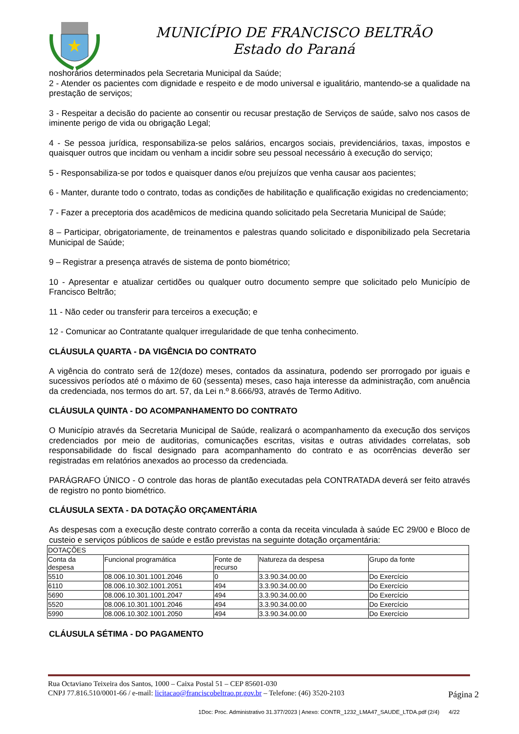MUNICÍPIO DE FRANCISCO BELTRÃO
Estado do Paraná
noshorários determinados pela Secretaria Municipal da Saúde;
2 - Atender os pacientes com dignidade e respeito e de modo universal e igualitário, mantendo-se a qualidade na prestação de serviços;
3 - Respeitar a decisão do paciente ao consentir ou recusar prestação de Serviços de saúde, salvo nos casos de iminente perigo de vida ou obrigação Legal;
4 - Se pessoa jurídica, responsabiliza-se pelos salários, encargos sociais, previdenciários, taxas, impostos e quaisquer outros que incidam ou venham a incidir sobre seu pessoal necessário à execução do serviço;
5 - Responsabiliza-se por todos e quaisquer danos e/ou prejuízos que venha causar aos pacientes;
6 - Manter, durante todo o contrato, todas as condições de habilitação e qualificação exigidas no credenciamento;
7 - Fazer a preceptoria dos acadêmicos de medicina quando solicitado pela Secretaria Municipal de Saúde;
8 – Participar, obrigatoriamente, de treinamentos e palestras quando solicitado e disponibilizado pela Secretaria Municipal de Saúde;
9 – Registrar a presença através de sistema de ponto biométrico;
10 - Apresentar e atualizar certidões ou qualquer outro documento sempre que solicitado pelo Município de Francisco Beltrão;
11 - Não ceder ou transferir para terceiros a execução; e
12 - Comunicar ao Contratante qualquer irregularidade de que tenha conhecimento.
CLÁUSULA QUARTA - DA VIGÊNCIA DO CONTRATO
A vigência do contrato será de 12(doze) meses, contados da assinatura, podendo ser prorrogado por iguais e sucessivos períodos até o máximo de 60 (sessenta) meses, caso haja interesse da administração, com anuência da credenciada, nos termos do art. 57, da Lei n.º 8.666/93, através de Termo Aditivo.
CLÁUSULA QUINTA - DO ACOMPANHAMENTO DO CONTRATO
O Município através da Secretaria Municipal de Saúde, realizará o acompanhamento da execução dos serviços credenciados por meio de auditorias, comunicações escritas, visitas e outras atividades correlatas, sob responsabilidade do fiscal designado para acompanhamento do contrato e as ocorrências deverão ser registradas em relatórios anexados ao processo da credenciada.
PARÁGRAFO ÚNICO - O controle das horas de plantão executadas pela CONTRATADA deverá ser feito através de registro no ponto biométrico.
CLÁUSULA SEXTA - DA DOTAÇÃO ORÇAMENTÁRIA
As despesas com a execução deste contrato correrão a conta da receita vinculada à saúde EC 29/00 e Bloco de custeio e serviços públicos de saúde e estão previstas na seguinte dotação orçamentária:
| DOTAÇÕES | | | | |
| Conta da despesa | Funcional programática | Fonte de recurso | Natureza da despesa | Grupo da fonte |
| 5510 | 08.006.10.301.1001.2046 | 0 | 3.3.90.34.00.00 | Do Exercício |
| 6110 | 08.006.10.302.1001.2051 | 494 | 3.3.90.34.00.00 | Do Exercício |
| 5690 | 08.006.10.301.1001.2047 | 494 | 3.3.90.34.00.00 | Do Exercício |
| 5520 | 08.006.10.301.1001.2046 | 494 | 3.3.90.34.00.00 | Do Exercício |
| 5990 | 08.006.10.302.1001.2050 | 494 | 3.3.90.34.00.00 | Do Exercício |
CLÁUSULA SÉTIMA - DO PAGAMENTO
Rua Octaviano Teixeira dos Santos, 1000 – Caixa Postal 51 – CEP 85601-030
CNPJ 77.816.510/0001-66 / e-mail: licitacao@franciscobeltrao.pr.gov.br – Telefone: (46) 3520-2103
Página 2
1Doc: Proc. Administrativo 31.377/2023 | Anexo: CONTR_1232_LMA47_SAUDE_LTDA.pdf (2/4) 4/22